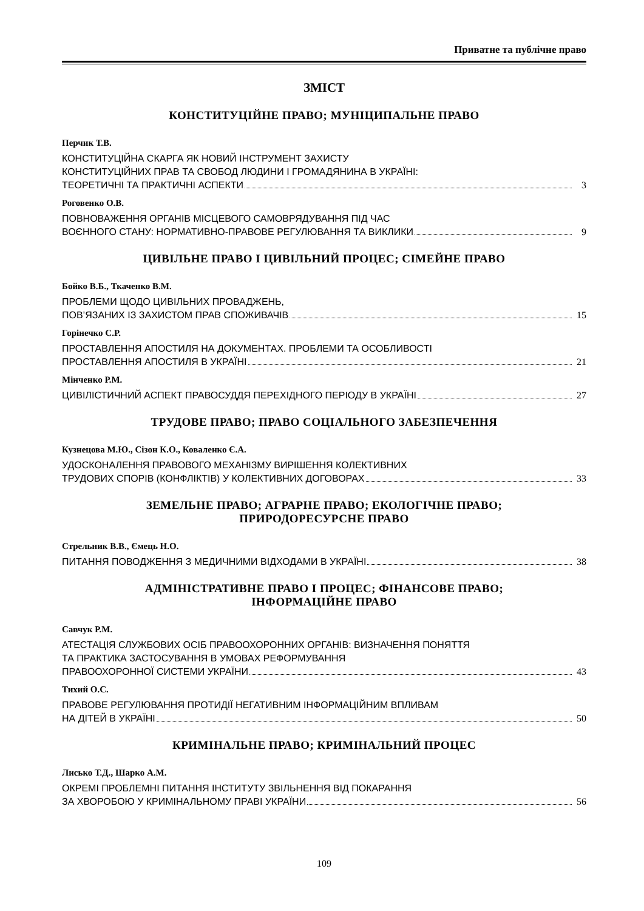Приватне та публічне право
ЗМІСТ
КОНСТИТУЦІЙНЕ ПРАВО; МУНІЦИПАЛЬНЕ ПРАВО
Перчик Т.В.
КОНСТИТУЦІЙНА СКАРГА ЯК НОВИЙ ІНСТРУМЕНТ ЗАХИСТУ
КОНСТИТУЦІЙНИХ ПРАВ ТА СВОБОД ЛЮДИНИ І ГРОМАДЯНИНА В УКРАЇНІ:
ТЕОРЕТИЧНІ ТА ПРАКТИЧНІ АСПЕКТИ 3
Роговенко О.В.
ПОВНОВАЖЕННЯ ОРГАНІВ МІСЦЕВОГО САМОВРЯДУВАННЯ ПІД ЧАС
ВОЄННОГО СТАНУ: НОРМАТИВНО-ПРАВОВЕ РЕГУЛЮВАННЯ ТА ВИКЛИКИ 9
ЦИВІЛЬНЕ ПРАВО І ЦИВІЛЬНИЙ ПРОЦЕС; СІМЕЙНЕ ПРАВО
Бойко В.Б., Ткаченко В.М.
ПРОБЛЕМИ ЩОДО ЦИВІЛЬНИХ ПРОВАДЖЕНЬ,
ПОВ’ЯЗАНИХ ІЗ ЗАХИСТОМ ПРАВ СПОЖИВАЧІВ 15
Горінечко С.Р.
ПРОСТАВЛЕННЯ АПОСТИЛЯ НА ДОКУМЕНТАХ. ПРОБЛЕМИ ТА ОСОБЛИВОСТІ
ПРОСТАВЛЕННЯ АПОСТИЛЯ В УКРАЇНІ 21
Мінченко Р.М.
ЦИВІЛІСТИЧНИЙ АСПЕКТ ПРАВОСУДДЯ ПЕРЕХІДНОГО ПЕРІОДУ В УКРАЇНІ 27
ТРУДОВЕ ПРАВО; ПРАВО СОЦІАЛЬНОГО ЗАБЕЗПЕЧЕННЯ
Кузнецова М.Ю., Сізон К.О., Коваленко Є.А.
УДОСКОНАЛЕННЯ ПРАВОВОГО МЕХАНІЗМУ ВИРІШЕННЯ КОЛЕКТИВНИХ
ТРУДОВИХ СПОРІВ (КОНФЛІКТІВ) У КОЛЕКТИВНИХ ДОГОВОРАХ 33
ЗЕМЕЛЬНЕ ПРАВО; АГРАРНЕ ПРАВО; ЕКОЛОГІЧНЕ ПРАВО;
ПРИРОДОРЕСУРСНЕ ПРАВО
Стрельник В.В., Ємець Н.О.
ПИТАННЯ ПОВОДЖЕННЯ З МЕДИЧНИМИ ВІДХОДАМИ В УКРАЇНІ 38
АДМІНІСТРАТИВНЕ ПРАВО І ПРОЦЕС; ФІНАНСОВЕ ПРАВО;
ІНФОРМАЦІЙНЕ ПРАВО
Савчук Р.М.
АТЕСТАЦІЯ СЛУЖБОВИХ ОСІБ ПРАВООХОРОННИХ ОРГАНІВ: ВИЗНАЧЕННЯ ПОНЯТТЯ
ТА ПРАКТИКА ЗАСТОСУВАННЯ В УМОВАХ РЕФОРМУВАННЯ
ПРАВООХОРОННОЇ СИСТЕМИ УКРАЇНИ 43
Тихий О.С.
ПРАВОВЕ РЕГУЛЮВАННЯ ПРОТИДІЇ НЕГАТИВНИМ ІНФОРМАЦІЙНИМ ВПЛИВАМ
НА ДІТЕЙ В УКРАЇНІ 50
КРИМІНАЛЬНЕ ПРАВО; КРИМІНАЛЬНИЙ ПРОЦЕС
Лисько Т.Д., Шарко А.М.
ОКРЕМІ ПРОБЛЕМНІ ПИТАННЯ ІНСТИТУТУ ЗВІЛЬНЕННЯ ВІД ПОКАРАННЯ
ЗА ХВОРОБОЮ У КРИМІНАЛЬНОМУ ПРАВІ УКРАЇНИ 56
109